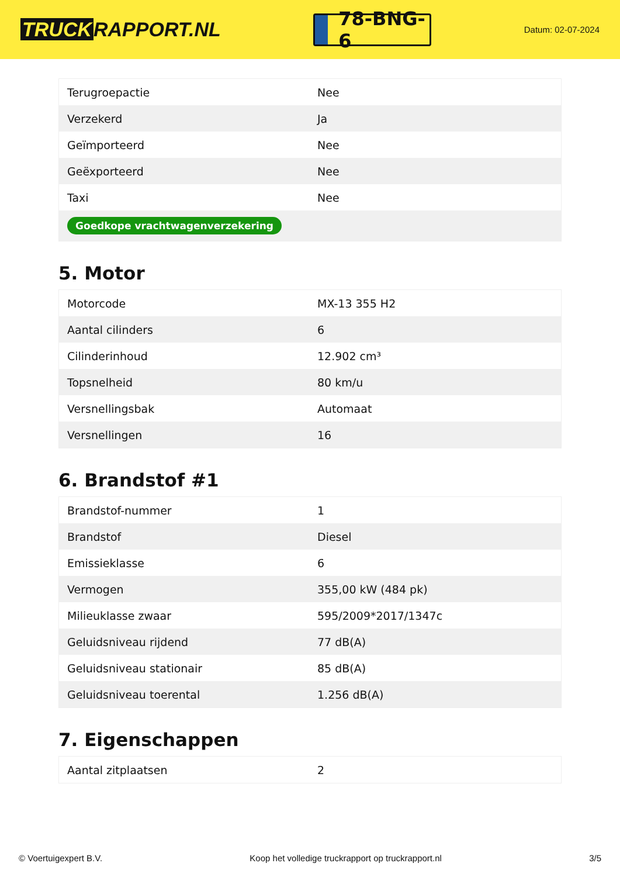TRUCK RAPPORT.NL
78-BNG-6
Datum: 02-07-2024
| Terugroepactie | Nee |
| Verzekerd | Ja |
| Geïmporteerd | Nee |
| Geëxporteerd | Nee |
| Taxi | Nee |
| Goedkope vrachtwagenverzekering | |
5. Motor
| Motorcode | MX-13 355 H2 |
| Aantal cilinders | 6 |
| Cilinderinhoud | 12.902 cm³ |
| Topsnelheid | 80 km/u |
| Versnellingsbak | Automaat |
| Versnellingen | 16 |
6. Brandstof #1
| Brandstof-nummer | 1 |
| Brandstof | Diesel |
| Emissieklasse | 6 |
| Vermogen | 355,00 kW (484 pk) |
| Milieuklasse zwaar | 595/2009*2017/1347c |
| Geluidsniveau rijdend | 77 dB(A) |
| Geluidsniveau stationair | 85 dB(A) |
| Geluidsniveau toerental | 1.256 dB(A) |
7. Eigenschappen
| Aantal zitplaatsen | 2 |
© Voertuigexpert B.V. Koop het volledige truckrapport op truckrapport.nl 3/5